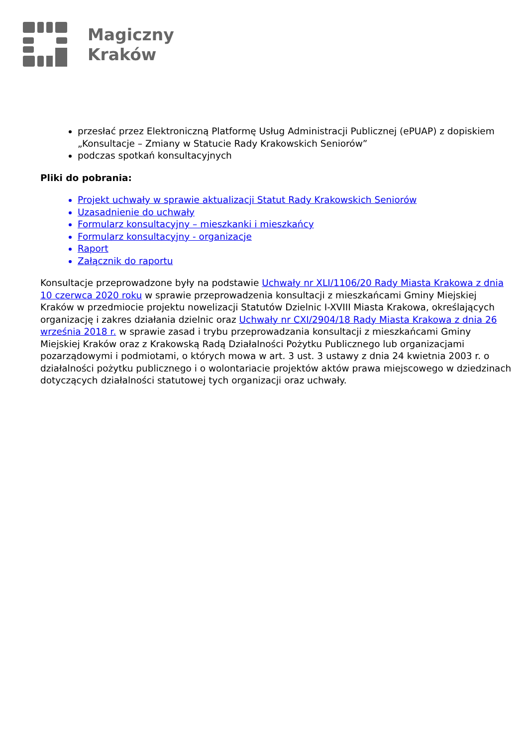Magiczny
Kraków
przesłać przez Elektroniczną Platformę Usług Administracji Publicznej (ePUAP) z dopiskiem „Konsultacje – Zmiany w Statucie Rady Krakowskich Seniorów”
podczas spotkań konsultacyjnych
Pliki do pobrania:
Projekt uchwały w sprawie aktualizacji Statut Rady Krakowskich Seniorów
Uzasadnienie do uchwały
Formularz konsultacyjny – mieszkanki i mieszkańcy
Formularz konsultacyjny - organizacje
Raport
Załącznik do raportu
Konsultacje przeprowadzone były na podstawie Uchwały nr XLI/1106/20 Rady Miasta Krakowa z dnia 10 czerwca 2020 roku w sprawie przeprowadzenia konsultacji z mieszkańcami Gminy Miejskiej Kraków w przedmiocie projektu nowelizacji Statutów Dzielnic I-XVIII Miasta Krakowa, określających organizację i zakres działania dzielnic oraz Uchwały nr CXI/2904/18 Rady Miasta Krakowa z dnia 26 września 2018 r. w sprawie zasad i trybu przeprowadzania konsultacji z mieszkańcami Gminy Miejskiej Kraków oraz z Krakowską Radą Działalności Pożytku Publicznego lub organizacjami pozarządowymi i podmiotami, o których mowa w art. 3 ust. 3 ustawy z dnia 24 kwietnia 2003 r. o działalności pożytku publicznego i o wolontariacie projektów aktów prawa miejscowego w dziedzinach dotyczących działalności statutowej tych organizacji oraz uchwały.